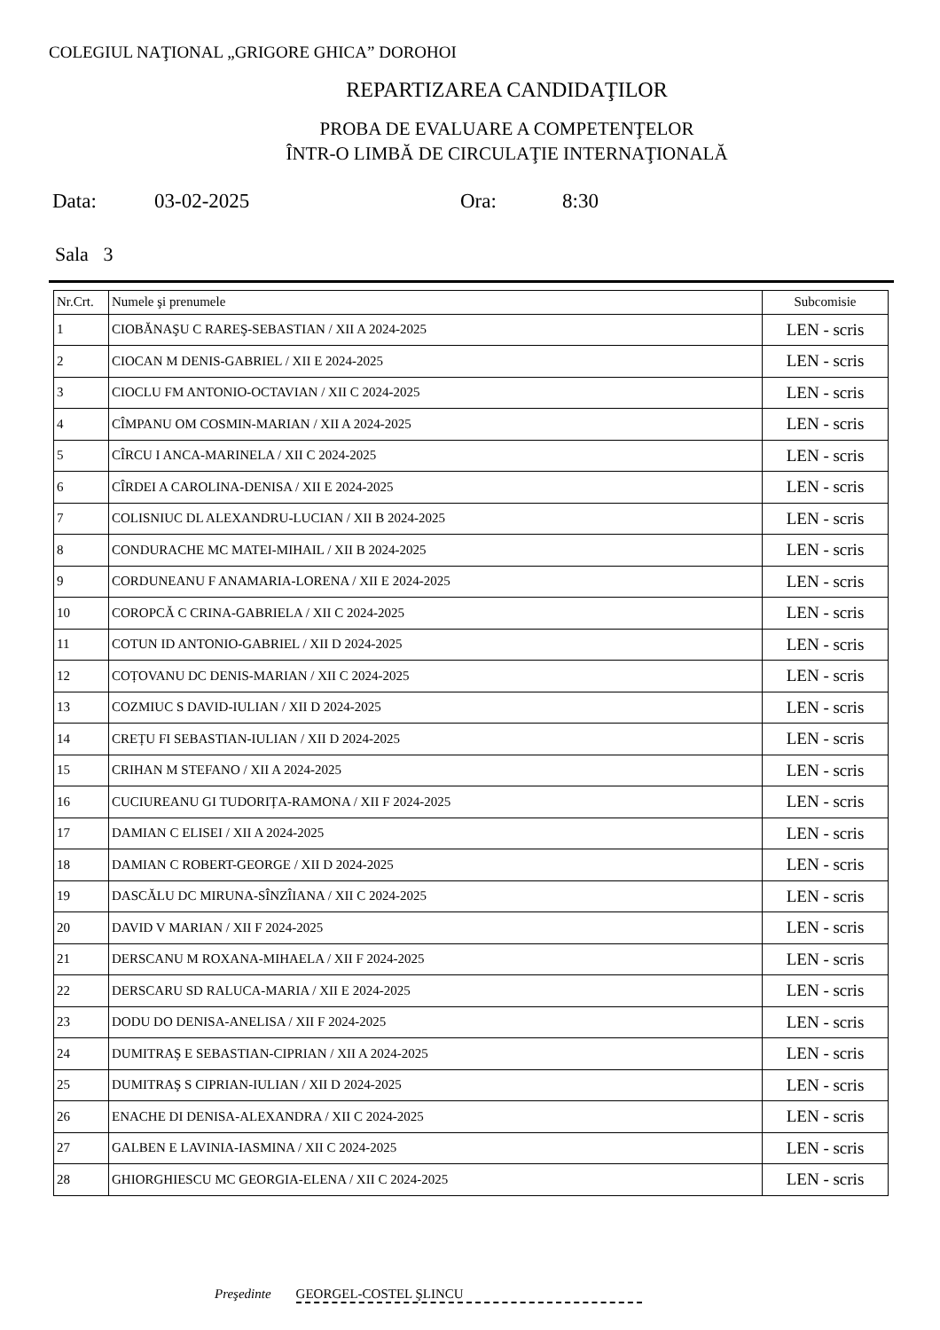COLEGIUL NAŢIONAL „GRIGORE GHICA” DOROHOI
REPARTIZAREA CANDIDAŢILOR
PROBA DE EVALUARE A COMPETENŢELOR
ÎNTR-O LIMBĂ DE CIRCULAŢIE INTERNAŢIONALĂ
Data: 03-02-2025 Ora: 8:30
Sala 3
| Nr.Crt. | Numele şi prenumele | Subcomisie |
| --- | --- | --- |
| 1 | CIOBĂNAŞU C RAREŞ-SEBASTIAN / XII A 2024-2025 | LEN - scris |
| 2 | CIOCAN M DENIS-GABRIEL / XII E 2024-2025 | LEN - scris |
| 3 | CIOCLU FM ANTONIO-OCTAVIAN / XII C 2024-2025 | LEN - scris |
| 4 | CÎMPANU OM COSMIN-MARIAN / XII A 2024-2025 | LEN - scris |
| 5 | CÎRCU I ANCA-MARINELA / XII C 2024-2025 | LEN - scris |
| 6 | CÎRDEI A CAROLINA-DENISA / XII E 2024-2025 | LEN - scris |
| 7 | COLISNIUC DL ALEXANDRU-LUCIAN / XII B 2024-2025 | LEN - scris |
| 8 | CONDURACHE MC MATEI-MIHAIL / XII B 2024-2025 | LEN - scris |
| 9 | CORDUNEANU F ANAMARIA-LORENA / XII E 2024-2025 | LEN - scris |
| 10 | COROPCĂ C CRINA-GABRIELA / XII C 2024-2025 | LEN - scris |
| 11 | COTUN ID ANTONIO-GABRIEL / XII D 2024-2025 | LEN - scris |
| 12 | COȚOVANU DC DENIS-MARIAN / XII C 2024-2025 | LEN - scris |
| 13 | COZMIUC S DAVID-IULIAN / XII D 2024-2025 | LEN - scris |
| 14 | CREȚU FI SEBASTIAN-IULIAN / XII D 2024-2025 | LEN - scris |
| 15 | CRIHAN M STEFANO / XII A 2024-2025 | LEN - scris |
| 16 | CUCIUREANU GI TUDORIȚA-RAMONA / XII F 2024-2025 | LEN - scris |
| 17 | DAMIAN C ELISEI / XII A 2024-2025 | LEN - scris |
| 18 | DAMIAN C ROBERT-GEORGE / XII D 2024-2025 | LEN - scris |
| 19 | DASCĂLU DC MIRUNA-SÎNZÎIANA / XII C 2024-2025 | LEN - scris |
| 20 | DAVID V MARIAN / XII F 2024-2025 | LEN - scris |
| 21 | DERSCANU M ROXANA-MIHAELA / XII F 2024-2025 | LEN - scris |
| 22 | DERSCARU SD RALUCA-MARIA / XII E 2024-2025 | LEN - scris |
| 23 | DODU DO DENISA-ANELISA / XII F 2024-2025 | LEN - scris |
| 24 | DUMITRAŞ E SEBASTIAN-CIPRIAN / XII A 2024-2025 | LEN - scris |
| 25 | DUMITRAŞ S CIPRIAN-IULIAN / XII D 2024-2025 | LEN - scris |
| 26 | ENACHE DI DENISA-ALEXANDRA / XII C 2024-2025 | LEN - scris |
| 27 | GALBEN E LAVINIA-IASMINA / XII C 2024-2025 | LEN - scris |
| 28 | GHIORGHIESCU MC GEORGIA-ELENA / XII C 2024-2025 | LEN - scris |
Preşedinte GEORGEL-COSTEL ŞLINCU